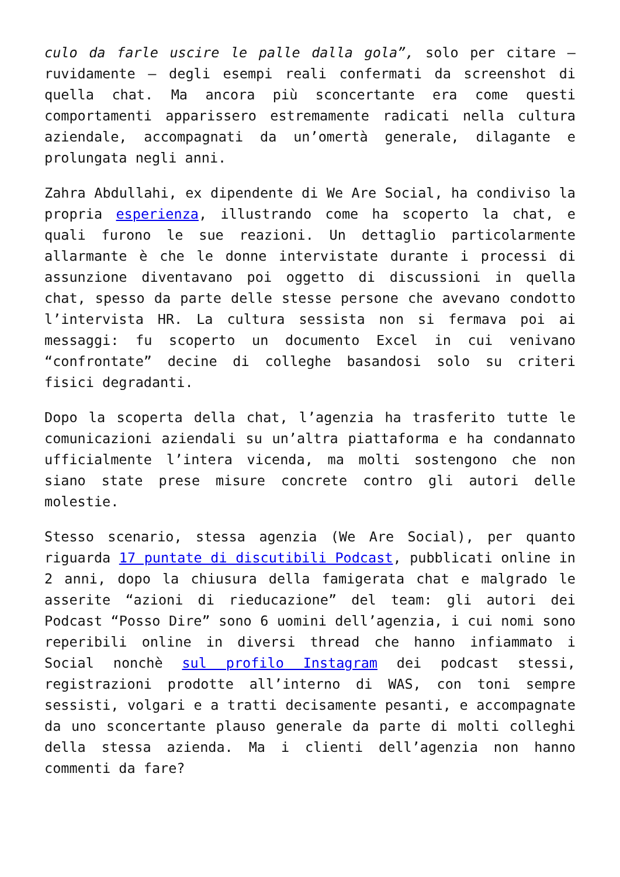culo da farle uscire le palle dalla gola”, solo per citare – ruvidamente – degli esempi reali confermati da screenshot di quella chat. Ma ancora più sconcertante era come questi comportamenti apparissero estremamente radicati nella cultura aziendale, accompagnati da un’omertà generale, dilagante e prolungata negli anni.
Zahra Abdullahi, ex dipendente di We Are Social, ha condiviso la propria esperienza, illustrando come ha scoperto la chat, e quali furono le sue reazioni. Un dettaglio particolarmente allarmante è che le donne intervistate durante i processi di assunzione diventavano poi oggetto di discussioni in quella chat, spesso da parte delle stesse persone che avevano condotto l’intervista HR. La cultura sessista non si fermava poi ai messaggi: fu scoperto un documento Excel in cui venivano “confrontate” decine di colleghe basandosi solo su criteri fisici degradanti.
Dopo la scoperta della chat, l’agenzia ha trasferito tutte le comunicazioni aziendali su un’altra piattaforma e ha condannato ufficialmente l’intera vicenda, ma molti sostengono che non siano state prese misure concrete contro gli autori delle molestie.
Stesso scenario, stessa agenzia (We Are Social), per quanto riguarda 17 puntate di discutibili Podcast, pubblicati online in 2 anni, dopo la chiusura della famigerata chat e malgrado le asserite “azioni di rieducazione” del team: gli autori dei Podcast “Posso Dire” sono 6 uomini dell’agenzia, i cui nomi sono reperibili online in diversi thread che hanno infiammato i Social nonchè sul profilo Instagram dei podcast stessi, registrazioni prodotte all’interno di WAS, con toni sempre sessisti, volgari e a tratti decisamente pesanti, e accompagnate da uno sconcertante plauso generale da parte di molti colleghi della stessa azienda. Ma i clienti dell’agenzia non hanno commenti da fare?